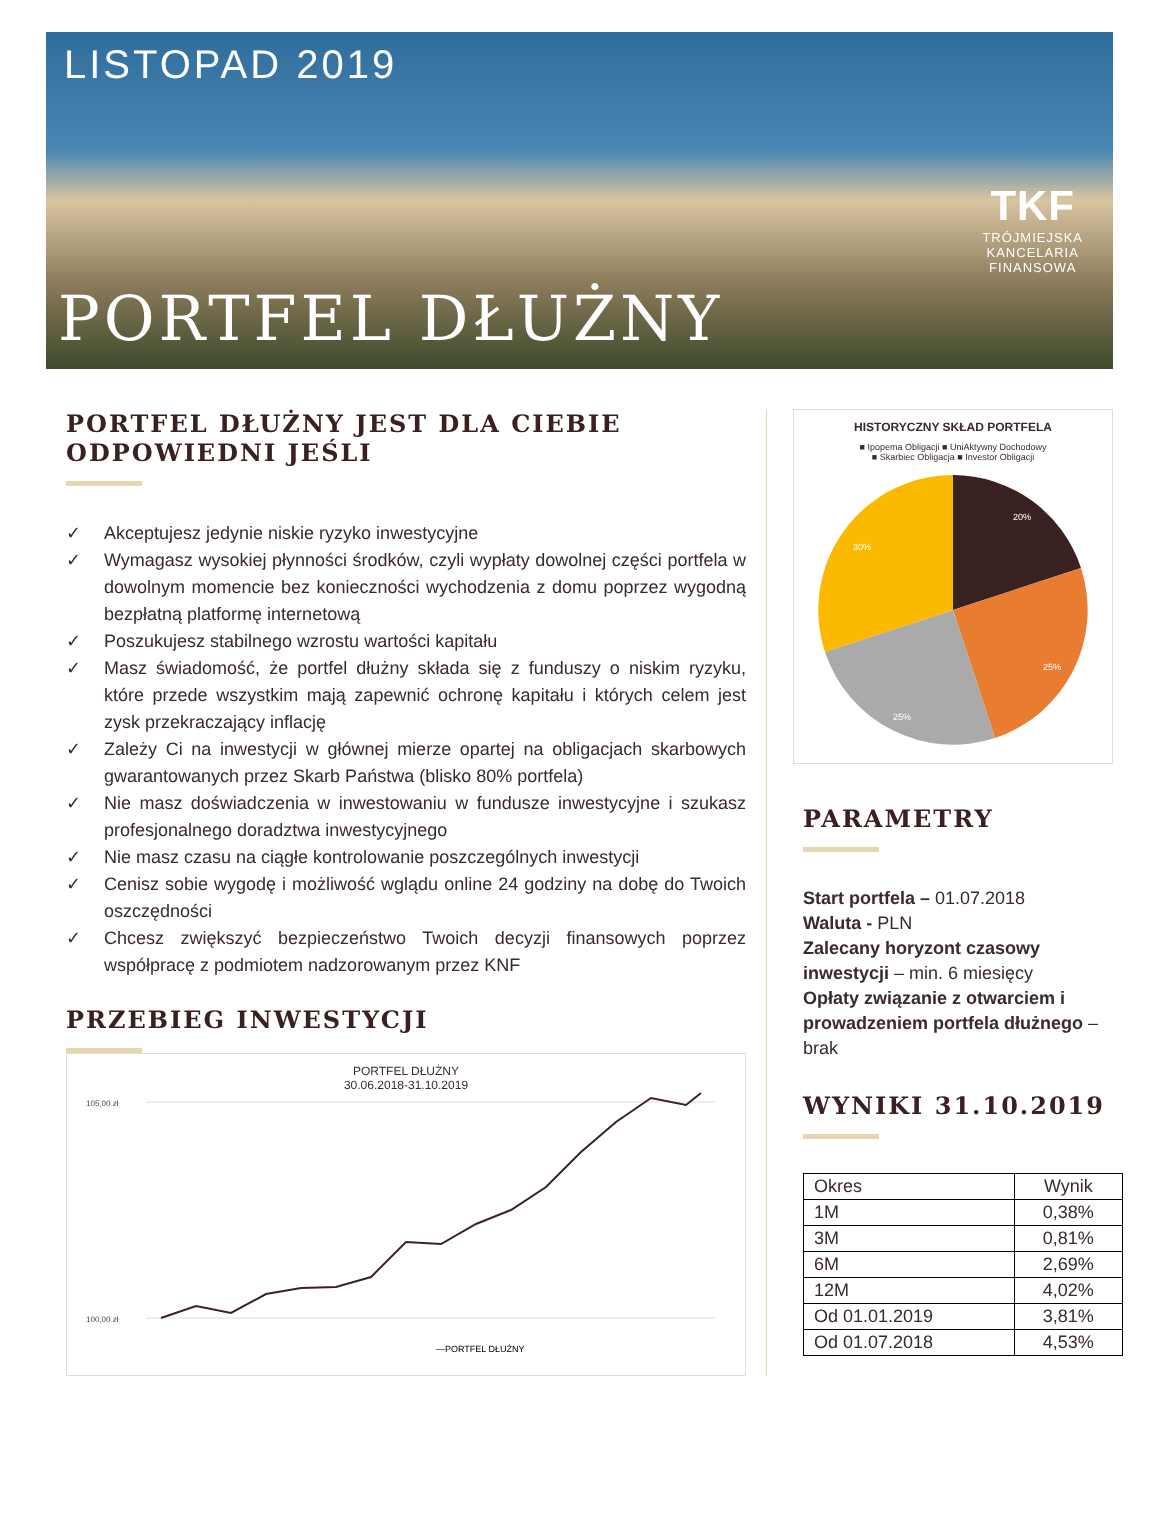LISTOPAD 2019
TKF
TRÓJMIEJSKA
KANCELARIA
FINANSOWA
PORTFEL DŁUŻNY
PORTFEL DŁUŻNY JEST DLA CIEBIE ODPOWIEDNI JEŚLI
✓ Akceptujesz jedynie niskie ryzyko inwestycyjne
✓ Wymagasz wysokiej płynności środków, czyli wypłaty dowolnej części portfela w dowolnym momencie bez konieczności wychodzenia z domu poprzez wygodną bezpłatną platformę internetową
✓ Poszukujesz stabilnego wzrostu wartości kapitału
✓ Masz świadomość, że portfel dłużny składa się z funduszy o niskim ryzyku, które przede wszystkim mają zapewnić ochronę kapitału i których celem jest zysk przekraczający inflację
✓ Zależy Ci na inwestycji w głównej mierze opartej na obligacjach skarbowych gwarantowanych przez Skarb Państwa (blisko 80% portfela)
✓ Nie masz doświadczenia w inwestowaniu w fundusze inwestycyjne i szukasz profesjonalnego doradztwa inwestycyjnego
✓ Nie masz czasu na ciągłe kontrolowanie poszczególnych inwestycji
✓ Cenisz sobie wygodę i możliwość wglądu online 24 godziny na dobę do Twoich oszczędności
✓ Chcesz zwiększyć bezpieczeństwo Twoich decyzji finansowych poprzez współpracę z podmiotem nadzorowanym przez KNF
PRZEBIEG INWESTYCJI
PORTFEL DŁUŻNY
30.06.2018-31.10.2019
105,00 zł
100,00 zł
—PORTFEL DŁUŻNY
HISTORYCZNY SKŁAD PORTFELA
■ Ipopema Obligacji ■ UniAktywny Dochodowy
■ Skarbiec Obligacja ■ Investor Obligacji
20%
30%
25%
25%
PARAMETRY
Start portfela – 01.07.2018
Waluta - PLN
Zalecany horyzont czasowy inwestycji – min. 6 miesięcy
Opłaty związanie z otwarciem i prowadzeniem portfela dłużnego – brak
WYNIKI 31.10.2019
| Okres | Wynik |
| --- | --- |
| 1M | 0,38% |
| 3M | 0,81% |
| 6M | 2,69% |
| 12M | 4,02% |
| Od 01.01.2019 | 3,81% |
| Od 01.07.2018 | 4,53% |